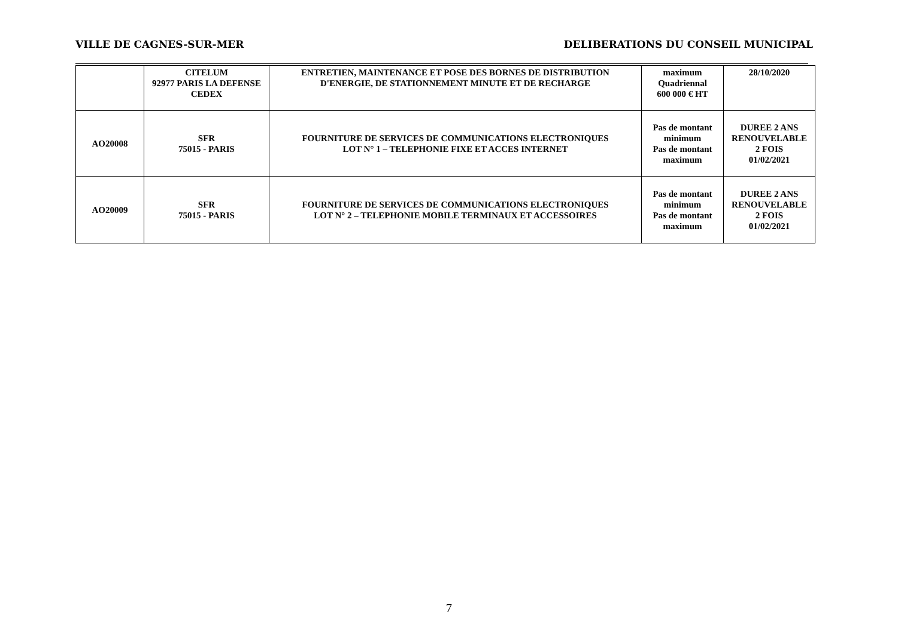VILLE DE CAGNES-SUR-MER DELIBERATIONS DU CONSEIL MUNICIPAL
| | CITELUM 92977 PARIS LA DEFENSE CEDEX | ENTRETIEN, MAINTENANCE ET POSE DES BORNES DE DISTRIBUTION D'ENERGIE, DE STATIONNEMENT MINUTE ET DE RECHARGE | maximum Quadriennal 600 000 € HT | 28/10/2020 |
| AO20008 | SFR 75015 - PARIS | FOURNITURE DE SERVICES DE COMMUNICATIONS ELECTRONIQUES LOT N° 1 – TELEPHONIE FIXE ET ACCES INTERNET | Pas de montant minimum Pas de montant maximum | DUREE 2 ANS RENOUVELABLE 2 FOIS 01/02/2021 |
| AO20009 | SFR 75015 - PARIS | FOURNITURE DE SERVICES DE COMMUNICATIONS ELECTRONIQUES LOT N° 2 – TELEPHONIE MOBILE TERMINAUX ET ACCESSOIRES | Pas de montant minimum Pas de montant maximum | DUREE 2 ANS RENOUVELABLE 2 FOIS 01/02/2021 |
7